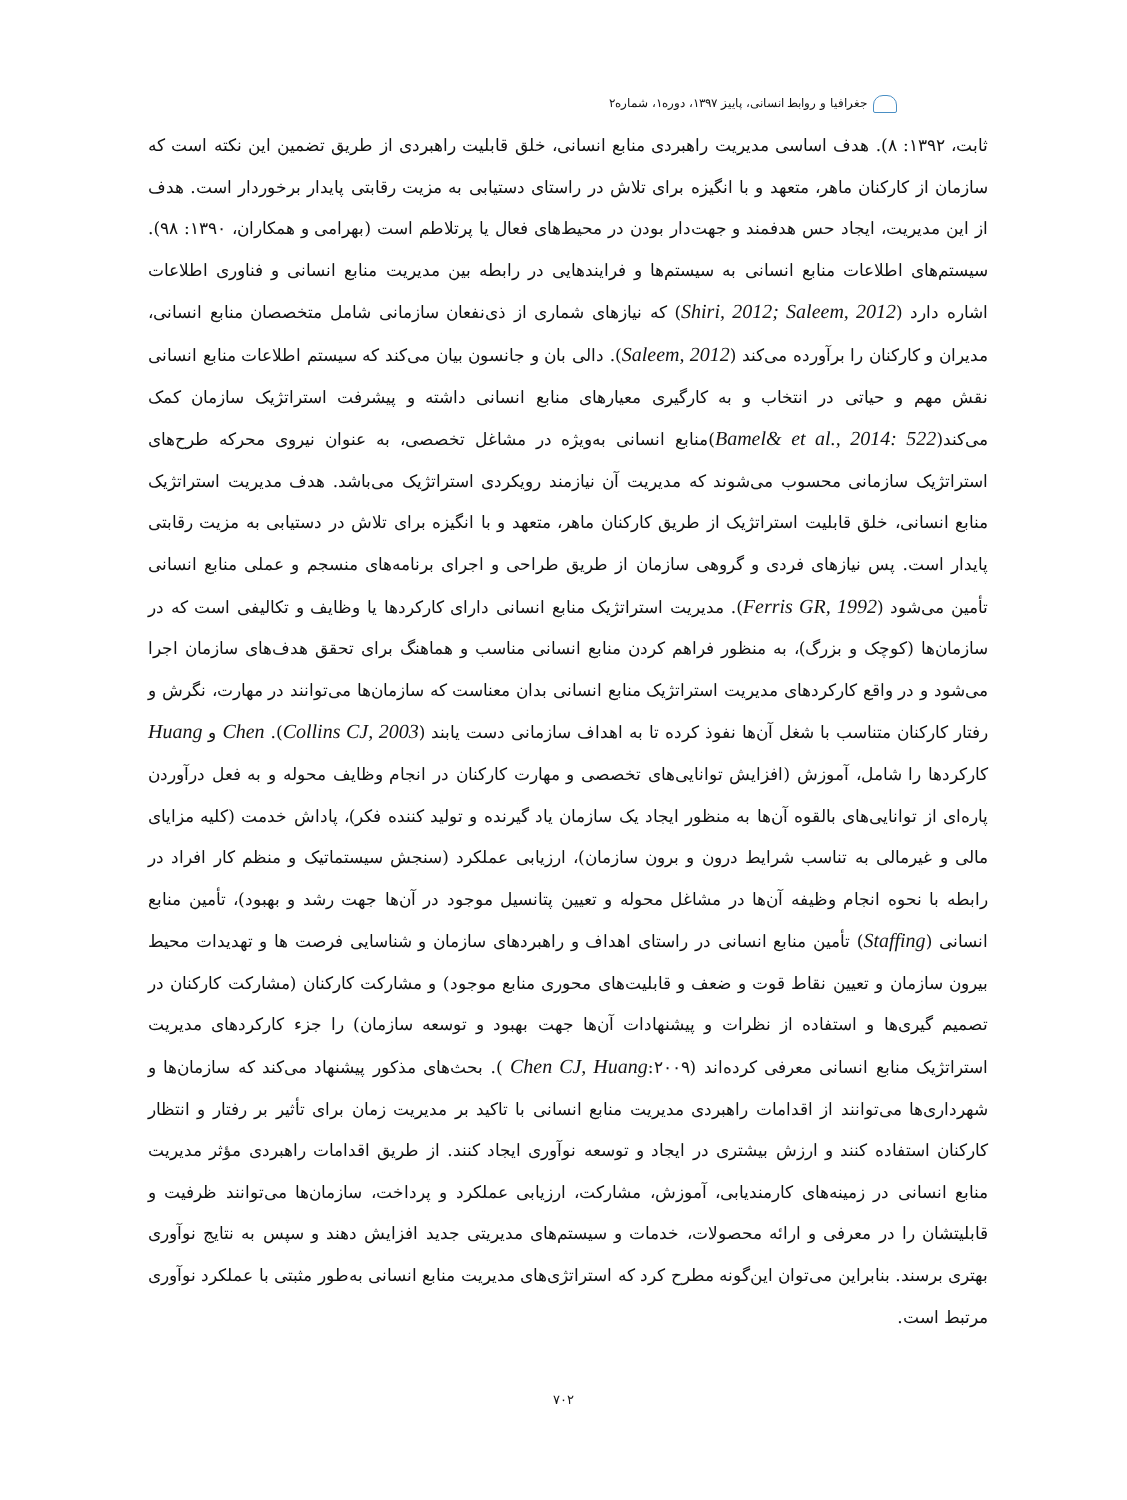جغرافیا و روابط انسانی، پاییز ۱۳۹۷، دوره۱، شماره۲
ثابت، ۱۳۹۲: ۸). هدف اساسی مدیریت راهبردی منابع انسانی، خلق قابلیت راهبردی از طریق تضمین این نکته است که سازمان از کارکنان ماهر، متعهد و با انگیزه برای تلاش در راستای دستیابی به مزیت رقابتی پایدار برخوردار است. هدف از این مدیریت، ایجاد حس هدفمند و جهت‌دار بودن در محیط‌های فعال یا پرتلاطم است (بهرامی و همکاران، ۱۳۹۰: ۹۸). سیستم‌های اطلاعات منابع انسانی به سیستم‌ها و فرایندهایی در رابطه بین مدیریت منابع انسانی و فناوری اطلاعات اشاره دارد (Shiri, 2012; Saleem, 2012) که نیازهای شماری از ذی‌نفعان سازمانی شامل متخصصان منابع انسانی، مدیران و کارکنان را برآورده می‌کند (Saleem, 2012). دالی بان و جانسون بیان می‌کند که سیستم اطلاعات منابع انسانی نقش مهم و حیاتی در انتخاب و به کارگیری معیارهای منابع انسانی داشته و پیشرفت استراتژیک سازمان کمک می‌کند(Bamel& et al., 2014: 522)منابع انسانی به‌ویژه در مشاغل تخصصی، به عنوان نیروی محرکه طرح‌های استراتژیک سازمانی محسوب می‌شوند که مدیریت آن نیازمند رویکردی استراتژیک می‌باشد. هدف مدیریت استراتژیک منابع انسانی، خلق قابلیت استراتژیک از طریق کارکنان ماهر، متعهد و با انگیزه برای تلاش در دستیابی به مزیت رقابتی پایدار است. پس نیازهای فردی و گروهی سازمان از طریق طراحی و اجرای برنامه‌های منسجم و عملی منابع انسانی تأمین می‌شود (Ferris GR, 1992). مدیریت استراتژیک منابع انسانی دارای کارکردها یا وظایف و تکالیفی است که در سازمان‌ها (کوچک و بزرگ)، به منظور فراهم کردن منابع انسانی مناسب و هماهنگ برای تحقق هدف‌های سازمان اجرا می‌شود و در واقع کارکردهای مدیریت استراتژیک منابع انسانی بدان معناست که سازمان‌ها می‌توانند در مهارت، نگرش و رفتار کارکنان متناسب با شغل آن‌ها نفوذ کرده تا به اهداف سازمانی دست یابند (Collins CJ, 2003). Chen و Huang کارکردها را شامل، آموزش (افزایش توانایی‌های تخصصی و مهارت کارکنان در انجام وظایف محوله و به فعل درآوردن پاره‌ای از توانایی‌های بالقوه آن‌ها به منظور ایجاد یک سازمان یاد گیرنده و تولید کننده فکر)، پاداش خدمت (کلیه مزایای مالی و غیرمالی به تناسب شرایط درون و برون سازمان)، ارزیابی عملکرد (سنجش سیستماتیک و منظم کار افراد در رابطه با نحوه انجام وظیفه آن‌ها در مشاغل محوله و تعیین پتانسیل موجود در آن‌ها جهت رشد و بهبود)، تأمین منابع انسانی (Staffing) تأمین منابع انسانی در راستای اهداف و راهبردهای سازمان و شناسایی فرصت ها و تهدیدات محیط بیرون سازمان و تعیین نقاط قوت و ضعف و قابلیت‌های محوری منابع موجود) و مشارکت کارکنان (مشارکت کارکنان در تصمیم گیری‌ها و استفاده از نظرات و پیشنهادات آن‌ها جهت بهبود و توسعه سازمان) را جزء کارکردهای مدیریت استراتژیک منابع انسانی معرفی کرده‌اند (Chen CJ, Huang:۲۰۰۹ ). بحث‌های مذکور پیشنهاد می‌کند که سازمان‌ها و شهرداری‌ها می‌توانند از اقدامات راهبردی مدیریت منابع انسانی با تاکید بر مدیریت زمان برای تأثیر بر رفتار و انتظار کارکنان استفاده کنند و ارزش بیشتری در ایجاد و توسعه نوآوری ایجاد کنند. از طریق اقدامات راهبردی مؤثر مدیریت منابع انسانی در زمینه‌های کارمندیابی، آموزش، مشارکت، ارزیابی عملکرد و پرداخت، سازمان‌ها می‌توانند ظرفیت و قابلیتشان را در معرفی و ارائه محصولات، خدمات و سیستم‌های مدیریتی جدید افزایش دهند و سپس به نتایج نوآوری بهتری برسند. بنابراین می‌توان این‌گونه مطرح کرد که استراتژی‌های مدیریت منابع انسانی به‌طور مثبتی با عملکرد نوآوری مرتبط است.
۷۰۲